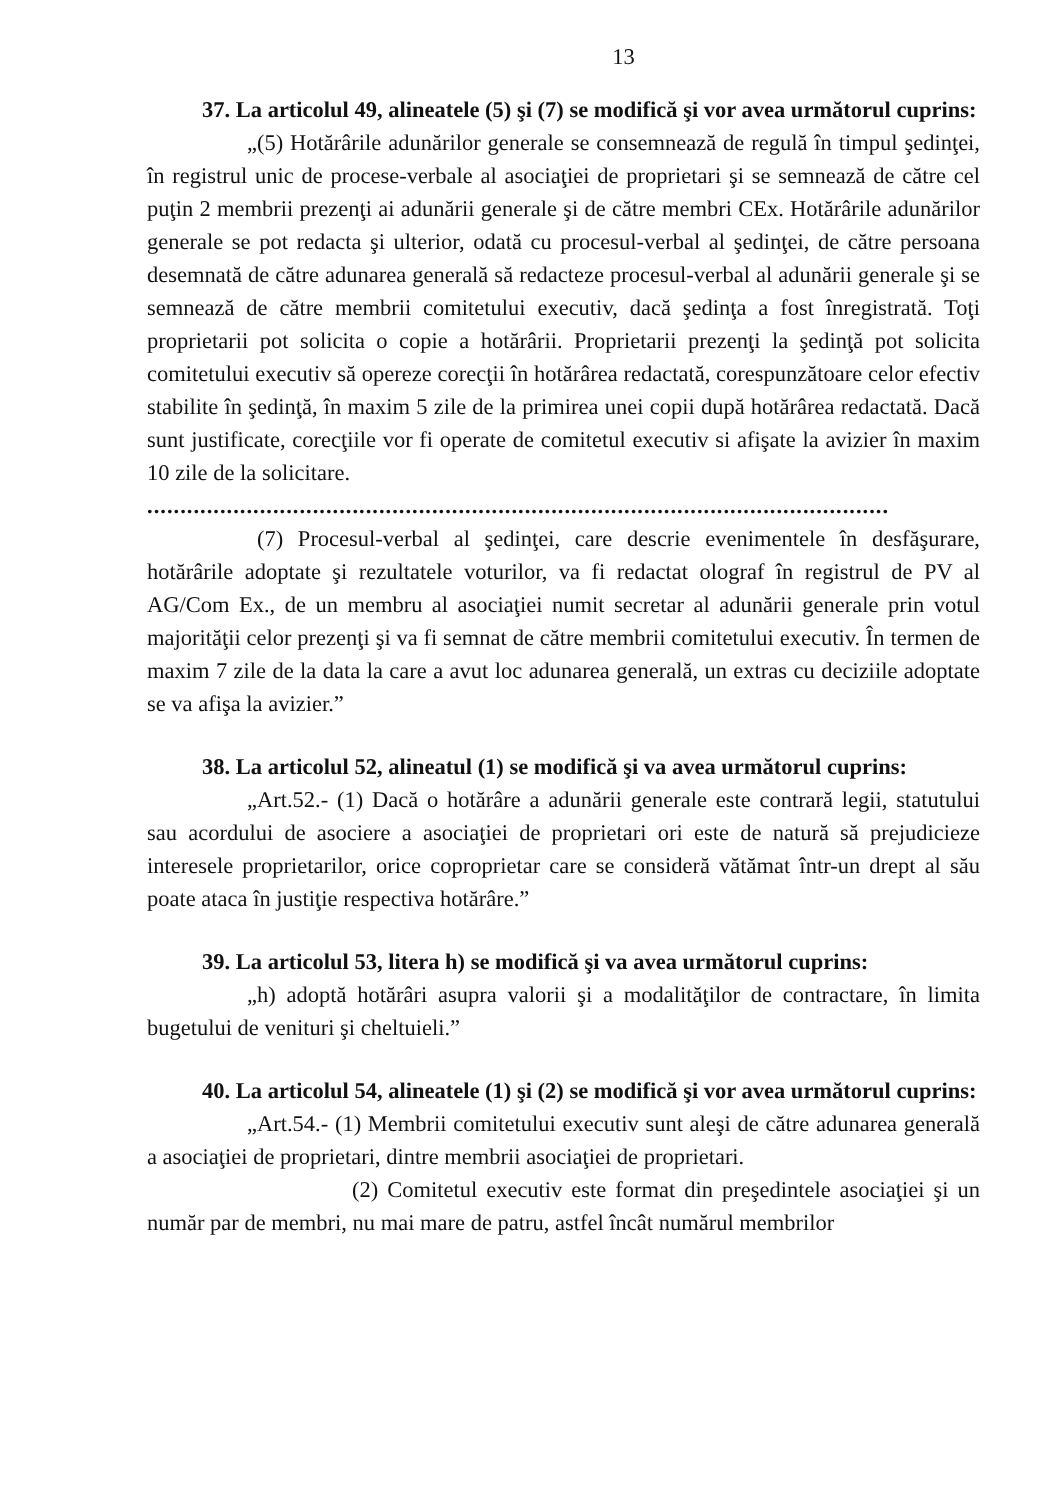13
37. La articolul 49, alineatele (5) şi (7) se modifică şi vor avea următorul cuprins:
„(5) Hotărârile adunărilor generale se consemnează de regulă în timpul şedinţei, în registrul unic de procese-verbale al asociaţiei de proprietari şi se semnează de către cel puţin 2 membrii prezenţi ai adunării generale şi de către membri CEx. Hotărârile adunărilor generale se pot redacta şi ulterior, odată cu procesul-verbal al şedinţei, de către persoana desemnată de către adunarea generală să redacteze procesul-verbal al adunării generale şi se semnează de către membrii comitetului executiv, dacă şedinţa a fost înregistrată. Toţi proprietarii pot solicita o copie a hotărârii. Proprietarii prezenţi la şedinţă pot solicita comitetului executiv să opereze corecţii în hotărârea redactată, corespunzătoare celor efectiv stabilite în şedinţă, în maxim 5 zile de la primirea unei copii după hotărârea redactată. Dacă sunt justificate, corecţiile vor fi operate de comitetul executiv si afişate la avizier în maxim 10 zile de la solicitare.
................................................................................................................
(7) Procesul-verbal al şedinţei, care descrie evenimentele în desfăşurare, hotărârile adoptate şi rezultatele voturilor, va fi redactat olograf în registrul de PV al AG/Com Ex., de un membru al asociaţiei numit secretar al adunării generale prin votul majorităţii celor prezenţi şi va fi semnat de către membrii comitetului executiv. În termen de maxim 7 zile de la data la care a avut loc adunarea generală, un extras cu deciziile adoptate se va afişa la avizier.”
38. La articolul 52, alineatul (1) se modifică şi va avea următorul cuprins:
„Art.52.- (1) Dacă o hotărâre a adunării generale este contrară legii, statutului sau acordului de asociere a asociaţiei de proprietari ori este de natură să prejudicieze interesele proprietarilor, orice coproprietar care se consideră vătămat într-un drept al său poate ataca în justiţie respectiva hotărâre.”
39. La articolul 53, litera h) se modifică şi va avea următorul cuprins:
„h) adoptă hotărâri asupra valorii şi a modalităţilor de contractare, în limita bugetului de venituri şi cheltuieli.”
40. La articolul 54, alineatele (1) şi (2) se modifică şi vor avea următorul cuprins:
„Art.54.- (1) Membrii comitetului executiv sunt aleşi de către adunarea generală a asociaţiei de proprietari, dintre membrii asociaţiei de proprietari.
(2) Comitetul executiv este format din preşedintele asociaţiei şi un număr par de membri, nu mai mare de patru, astfel încât numărul membrilor